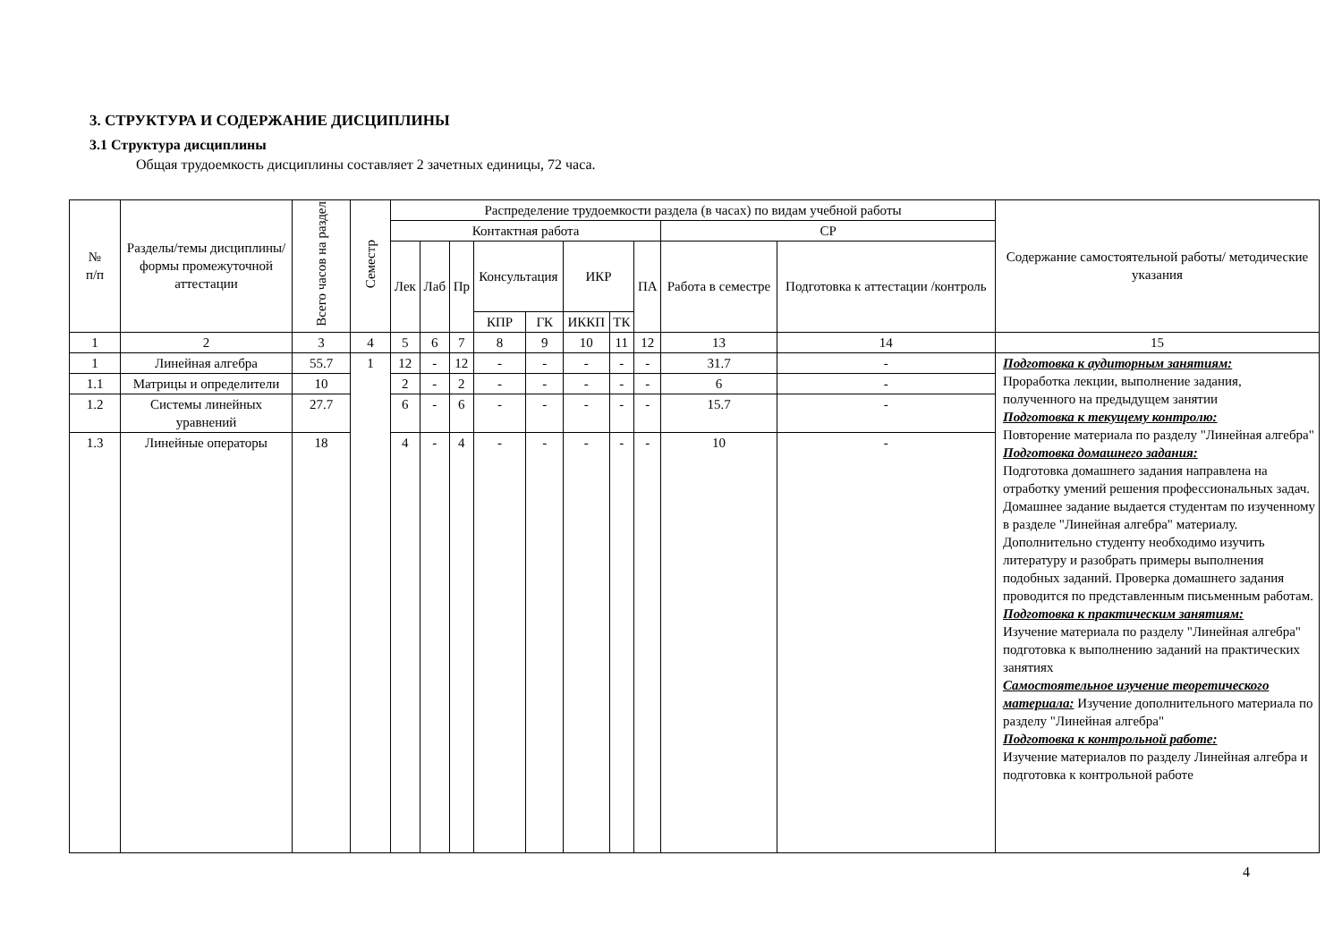3. СТРУКТУРА И СОДЕРЖАНИЕ ДИСЦИПЛИНЫ
3.1 Структура дисциплины
Общая трудоемкость дисциплины составляет 2 зачетных единицы, 72 часа.
| № п/п | Разделы/темы дисциплины/формы промежуточной аттестации | Всего часов на раздел | Семестр | Распределение трудоемкости раздела (в часах) по видам учебной работы | | | | | | | | | | Содержание самостоятельной работы/ методические указания |
| --- | --- | --- | --- | --- | --- | --- | --- | --- | --- | --- | --- | --- | --- | --- |
| | | | | Контактная работа | | | | | | | | СР | | |
| | | | | Лек | Лаб | Пр | Консультация | | ИКР | | ПА | Работа в семестре | Подготовка к аттестации /контроль | |
| | | | | | | | КПР | ГК | ИККП | ТК | | | | |
| 1 | 2 | 3 | 4 | 5 | 6 | 7 | 8 | 9 | 10 | 11 | 12 | 13 | 14 | 15 |
| 1 | Линейная алгебра | 55.7 | 1 | 12 | - | 12 | - | - | - | - | - | 31.7 | - | Подготовка к аудиторным занятиям: Проработка лекции, выполнение задания, полученного на предыдущем занятии Подготовка к текущему контролю: Повторение материала по разделу "Линейная алгебра" Подготовка домашнего задания: Подготовка домашнего задания направлена на отработку умений решения профессиональных задач. Домашнее задание выдается студентам по изученному в разделе "Линейная алгебра" материалу. Дополнительно студенту необходимо изучить литературу и разобрать примеры выполнения подобных заданий. Проверка домашнего задания проводится по представленным письменным работам. Подготовка к практическим занятиям: Изучение материала по разделу "Линейная алгебра" подготовка к выполнению заданий на практических занятиях Самостоятельное изучение теоретического материала: Изучение дополнительного материала по разделу "Линейная алгебра" Подготовка к контрольной работе: Изучение материалов по разделу Линейная алгебра и подготовка к контрольной работе |
| 1.1 | Матрицы и определители | 10 | | 2 | - | 2 | - | - | - | - | - | 6 | - | |
| 1.2 | Системы линейных уравнений | 27.7 | | 6 | - | 6 | - | - | - | - | - | 15.7 | - | |
| 1.3 | Линейные операторы | 18 | | 4 | - | 4 | - | - | - | - | - | 10 | - | |
4